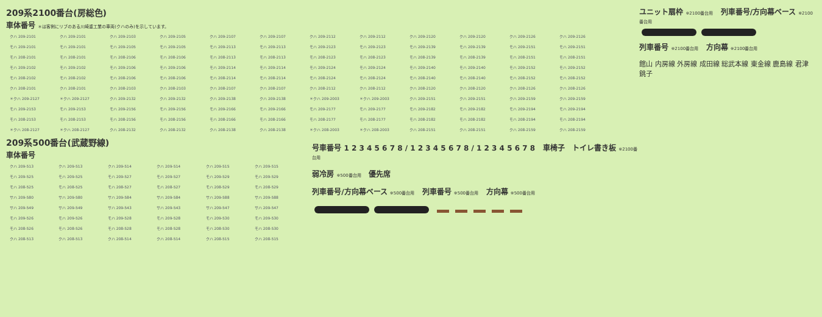209系2100番台(房総色)
車体番号 ＊は客側にリブのある川崎重工業の車両(クハのみ)を示しています。
| クハ 209-2101 | クハ 209-2101 | クハ 209-2103 | クハ 209-2105 | クハ 209-2107 | クハ 209-2107 | クハ 209-2112 | クハ 209-2112 | クハ 209-2120 | クハ 209-2120 | クハ 209-2126 | クハ 209-2126 |
| モハ 209-2101 | モハ 209-2101 | モハ 209-2105 | モハ 209-2105 | モハ 209-2113 | モハ 209-2113 | モハ 209-2123 | モハ 209-2123 | モハ 209-2139 | モハ 209-2139 | モハ 209-2151 | モハ 209-2151 |
| モハ 208-2101 | モハ 208-2101 | モハ 208-2106 | モハ 208-2106 | モハ 208-2113 | モハ 208-2113 | モハ 208-2123 | モハ 208-2123 | モハ 208-2139 | モハ 208-2139 | モハ 208-2151 | モハ 208-2151 |
| モハ 209-2102 | モハ 209-2102 | モハ 209-2106 | モハ 209-2106 | モハ 209-2114 | モハ 209-2114 | モハ 209-2124 | モハ 209-2124 | モハ 209-2140 | モハ 209-2140 | モハ 209-2152 | モハ 209-2152 |
| モハ 208-2102 | モハ 208-2102 | モハ 208-2106 | モハ 208-2106 | モハ 208-2114 | モハ 208-2114 | モハ 208-2124 | モハ 208-2124 | モハ 208-2140 | モハ 208-2140 | モハ 208-2152 | モハ 208-2152 |
| クハ 208-2101 | クハ 208-2101 | クハ 208-2103 | クハ 208-2103 | クハ 208-2107 | クハ 208-2107 | クハ 208-2112 | クハ 208-2112 | クハ 208-2120 | クハ 208-2120 | クハ 208-2126 | クハ 208-2126 |
| ＊クハ 209-2127 | ＊クハ 209-2127 | クハ 209-2132 | クハ 209-2132 | クハ 209-2138 | クハ 209-2138 | ＊クハ 209-2003 | ＊クハ 209-2003 | クハ 209-2151 | クハ 209-2151 | クハ 209-2159 | クハ 209-2159 |
| モハ 209-2153 | モハ 209-2153 | モハ 209-2156 | モハ 209-2156 | モハ 209-2166 | モハ 209-2166 | モハ 209-2177 | モハ 209-2177 | モハ 209-2182 | モハ 209-2182 | モハ 209-2194 | モハ 209-2194 |
| モハ 208-2153 | モハ 208-2153 | モハ 208-2156 | モハ 208-2156 | モハ 208-2166 | モハ 208-2166 | モハ 208-2177 | モハ 208-2177 | モハ 208-2182 | モハ 208-2182 | モハ 208-2194 | モハ 208-2194 |
| ＊クハ 208-2127 | ＊クハ 208-2127 | クハ 208-2132 | クハ 208-2132 | クハ 208-2138 | クハ 208-2138 | ＊クハ 208-2003 | ＊クハ 208-2003 | クハ 208-2151 | クハ 208-2151 | クハ 208-2159 | クハ 208-2159 |
209系500番台(武蔵野線)
車体番号
| クハ 209-513 | クハ 209-513 | クハ 209-514 | クハ 209-514 | クハ 209-515 | クハ 209-515 |
| モハ 209-525 | モハ 209-525 | モハ 209-527 | モハ 209-527 | モハ 209-529 | モハ 209-529 |
| モハ 208-525 | モハ 208-525 | モハ 208-527 | モハ 208-527 | モハ 208-529 | モハ 208-529 |
| サハ 209-580 | サハ 209-580 | サハ 209-584 | サハ 209-584 | サハ 209-588 | サハ 209-588 |
| サハ 209-549 | サハ 209-549 | サハ 209-543 | サハ 209-543 | サハ 209-547 | サハ 209-547 |
| モハ 209-526 | モハ 209-526 | モハ 209-528 | モハ 209-528 | モハ 209-530 | モハ 209-530 |
| モハ 208-526 | モハ 208-526 | モハ 208-528 | モハ 208-528 | モハ 208-530 | モハ 208-530 |
| クハ 208-513 | クハ 208-513 | クハ 208-514 | クハ 208-514 | クハ 208-515 | クハ 208-515 |
号車番号 1 2 3 4 5 6 7 8 / 1 2 3 4 5 6 7 8 / 1 2 3 4 5 6 7 8 車椅子 トイレ書き板 ※2100番台用
弱冷房 ※500番台用 優先席
列車番号/方向幕ベース ※500番台用 列車番号 ※500番台用 方向幕 ※500番台用
ユニット扇枠 ※2100番台用 列車番号/方向幕ベース ※2100番台用
列車番号 ※2100番台用 方向幕 ※2100番台用
館山 内房線 外房線 成田線 総武本線 東金線 鹿島線 君津 銚子